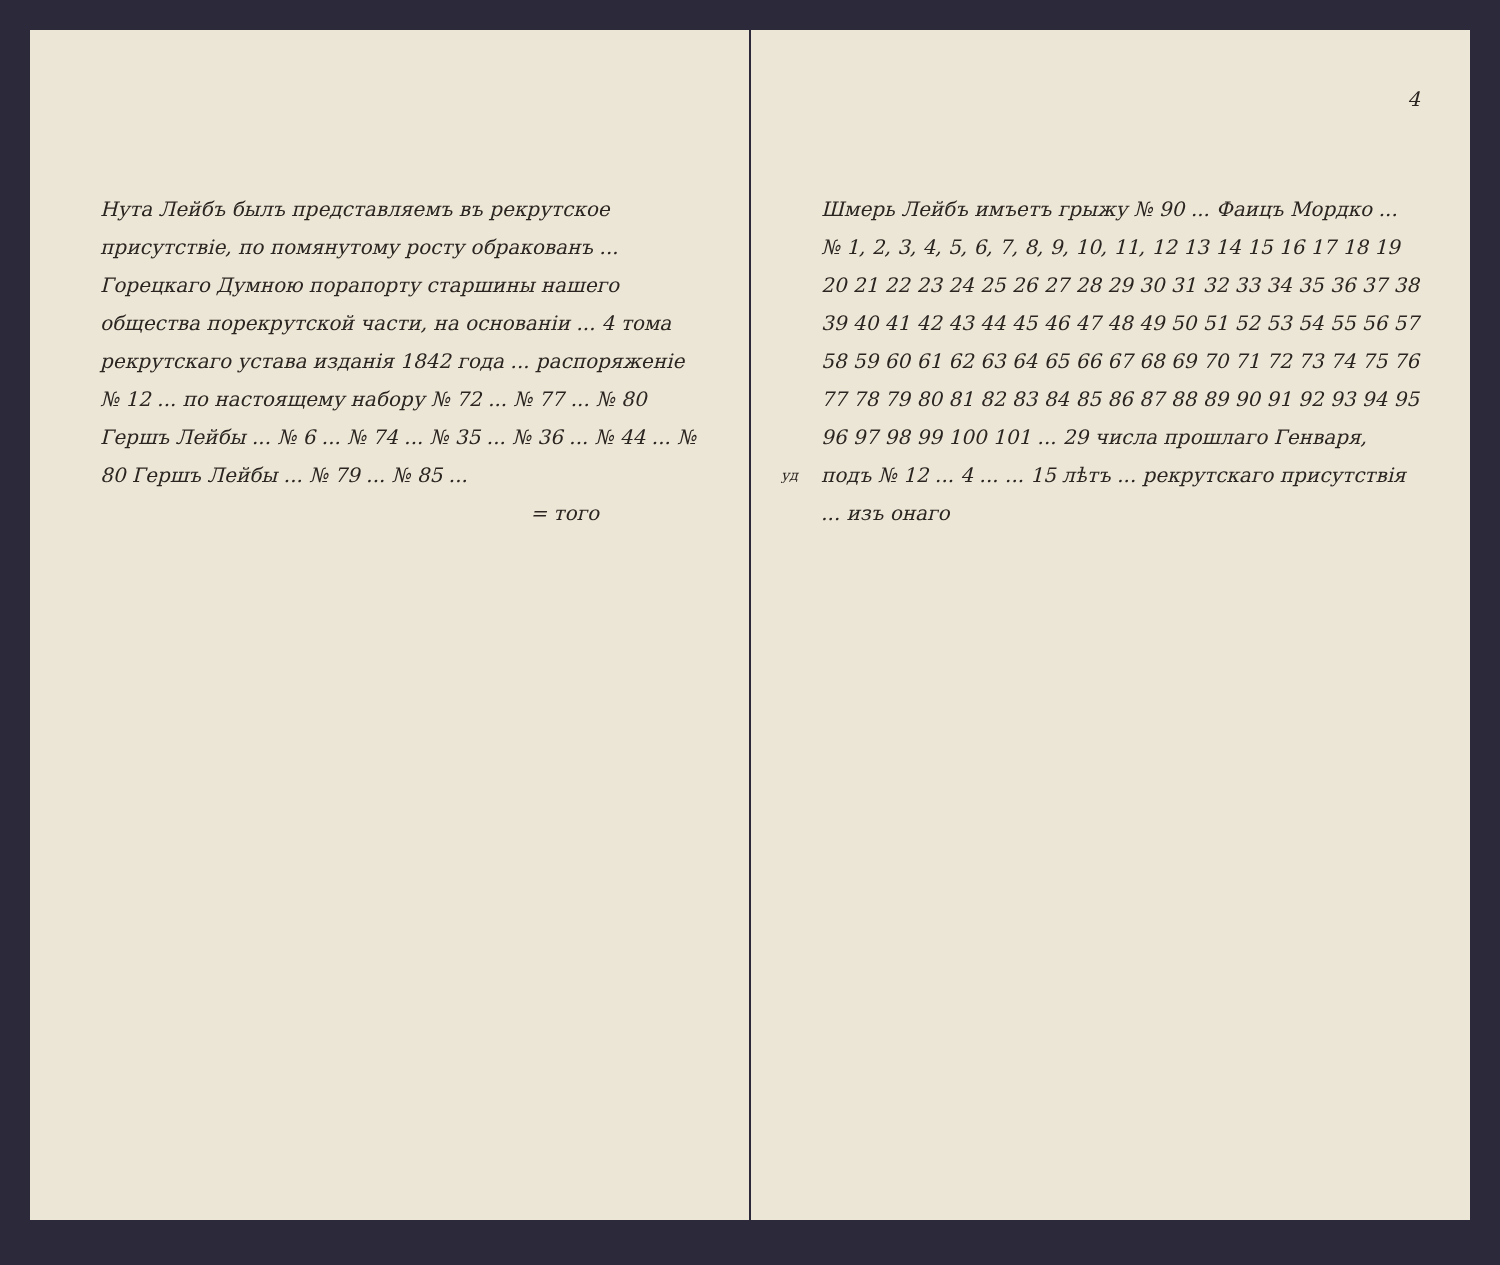Нута Лейбъ былъ представляемъ въ рекрутское присутствіе, по помянутому росту обракованъ ... Горецкаго Думною порапорту старшины нашего общества порекрутской части, на основаніи ... 4 тома рекрутскаго устава изданія 1842 года ... распоряженіе № 12 ... по настоящему набору № 72 ... № 77 ... № 80 Гершъ Лейбы ... № 6 ... № 74 ... № 35 ... № 36 ... № 44 ... № 80 Гершъ Лейбы ... № 79 ... № 85 ...
= того
4
Шмерь Лейбъ имъетъ грыжу № 90 ... Фаицъ Мордко ... № 1, 2, 3, 4, 5, 6, 7, 8, 9, 10, 11, 12 13 14 15 16 17 18 19 20 21 22 23 24 25 26 27 28 29 30 31 32 33 34 35 36 37 38 39 40 41 42 43 44 45 46 47 48 49 50 51 52 53 54 55 56 57 58 59 60 61 62 63 64 65 66 67 68 69 70 71 72 73 74 75 76 77 78 79 80 81 82 83 84 85 86 87 88 89 90 91 92 93 94 95 96 97 98 99 100 101 ... 29 числа прошлаго Генваря, подъ № 12 ... 4 ... уд... 15 лѣтъ ... рекрутскаго присутствія ... изъ онаго